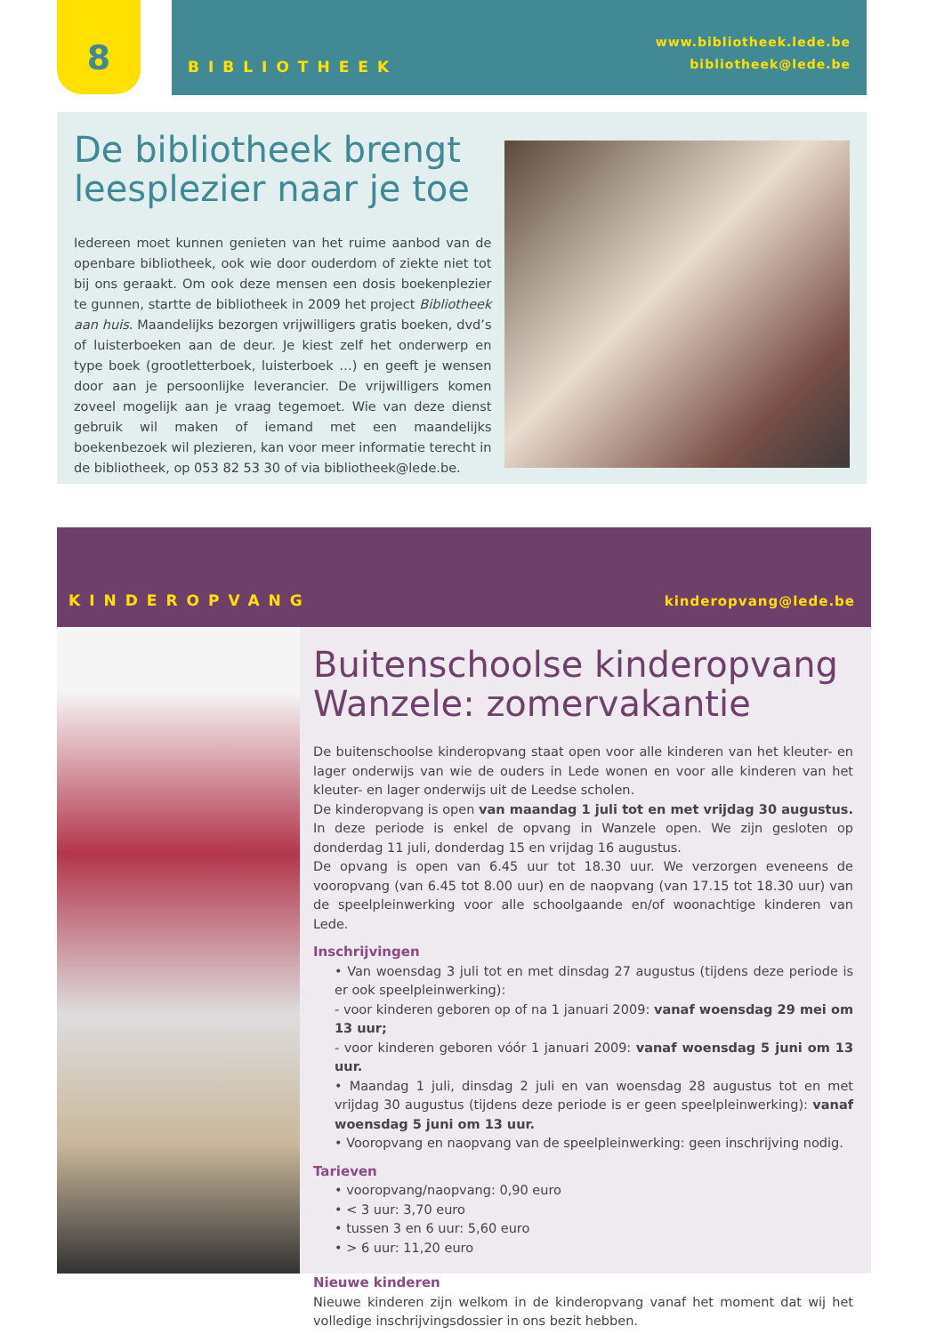8
BIBLIOTHEEK
www.bibliotheek.lede.be
bibliotheek@lede.be
De bibliotheek brengt leesplezier naar je toe
Iedereen moet kunnen genieten van het ruime aanbod van de openbare bibliotheek, ook wie door ouderdom of ziekte niet tot bij ons geraakt. Om ook deze mensen een dosis boekenplezier te gunnen, startte de bibliotheek in 2009 het project Bibliotheek aan huis. Maandelijks bezorgen vrijwilligers gratis boeken, dvd’s of luisterboeken aan de deur. Je kiest zelf het onderwerp en type boek (grootletterboek, luisterboek …) en geeft je wensen door aan je persoonlijke leverancier. De vrijwilligers komen zoveel mogelijk aan je vraag tegemoet. Wie van deze dienst gebruik wil maken of iemand met een maandelijks boekenbezoek wil plezieren, kan voor meer informatie terecht in de bibliotheek, op 053 82 53 30 of via bibliotheek@lede.be.
KINDEROPVANG kinderopvang@lede.be
Buitenschoolse kinderopvang Wanzele: zomervakantie
De buitenschoolse kinderopvang staat open voor alle kinderen van het kleuter- en lager onderwijs van wie de ouders in Lede wonen en voor alle kinderen van het kleuter- en lager onderwijs uit de Leedse scholen.
De kinderopvang is open van maandag 1 juli tot en met vrijdag 30 augustus. In deze periode is enkel de opvang in Wanzele open. We zijn gesloten op donderdag 11 juli, donderdag 15 en vrijdag 16 augustus.
De opvang is open van 6.45 uur tot 18.30 uur. We verzorgen eveneens de vooropvang (van 6.45 tot 8.00 uur) en de naopvang (van 17.15 tot 18.30 uur) van de speelpleinwerking voor alle schoolgaande en/of woonachtige kinderen van Lede.
Inschrijvingen
• Van woensdag 3 juli tot en met dinsdag 27 augustus (tijdens deze periode is er ook speelpleinwerking):
- voor kinderen geboren op of na 1 januari 2009: vanaf woensdag 29 mei om 13 uur;
- voor kinderen geboren vóór 1 januari 2009: vanaf woensdag 5 juni om 13 uur.
• Maandag 1 juli, dinsdag 2 juli en van woensdag 28 augustus tot en met vrijdag 30 augustus (tijdens deze periode is er geen speelpleinwerking): vanaf woensdag 5 juni om 13 uur.
• Vooropvang en naopvang van de speelpleinwerking: geen inschrijving nodig.
Tarieven
• vooropvang/naopvang: 0,90 euro
• < 3 uur: 3,70 euro
• tussen 3 en 6 uur: 5,60 euro
• > 6 uur: 11,20 euro
Nieuwe kinderen
Nieuwe kinderen zijn welkom in de kinderopvang vanaf het moment dat wij het volledige inschrijvingsdossier in ons bezit hebben.